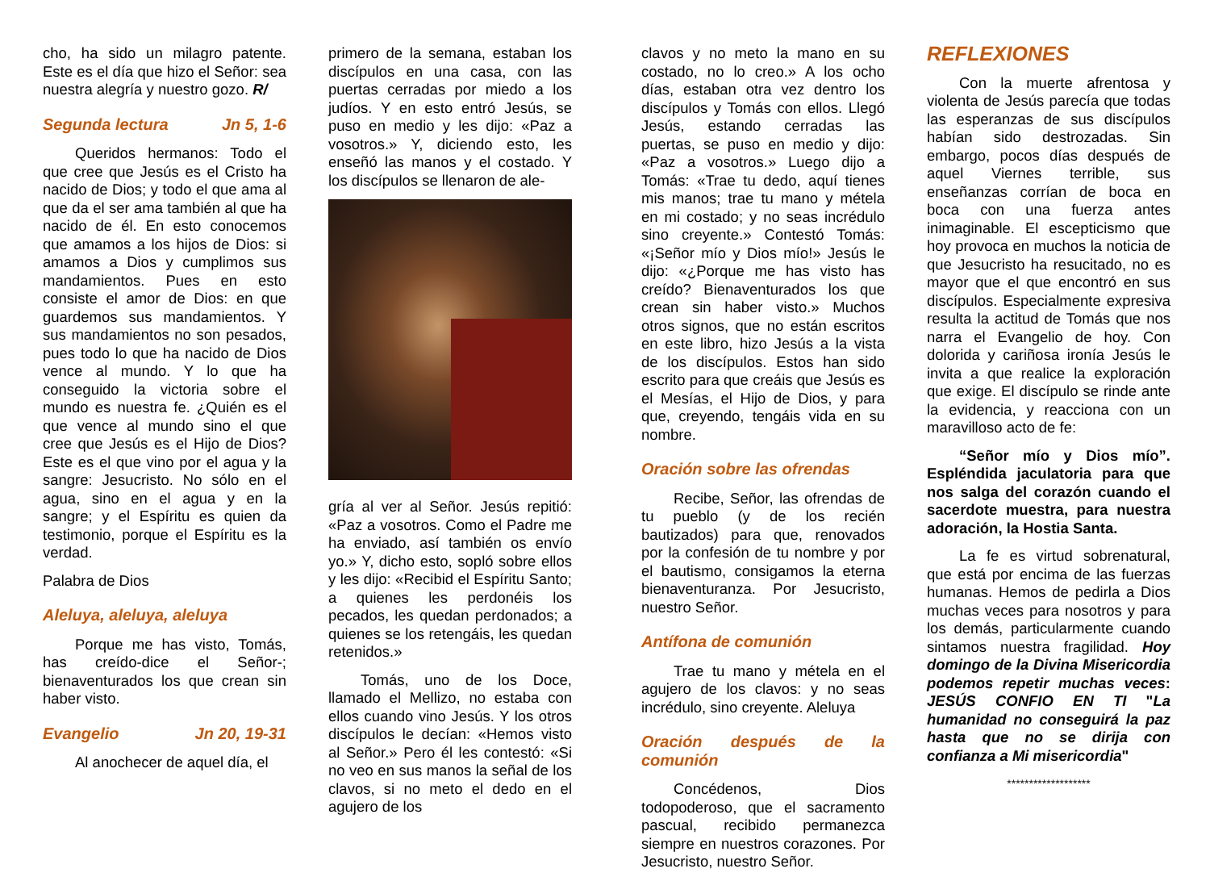cho, ha sido un milagro patente. Este es el día que hizo el Señor: sea nuestra alegría y nuestro gozo. R/
Segunda lectura Jn 5, 1-6
Queridos hermanos: Todo el que cree que Jesús es el Cristo ha nacido de Dios; y todo el que ama al que da el ser ama también al que ha nacido de él. En esto conocemos que amamos a los hijos de Dios: si amamos a Dios y cumplimos sus mandamientos. Pues en esto consiste el amor de Dios: en que guardemos sus mandamientos. Y sus mandamientos no son pesados, pues todo lo que ha nacido de Dios vence al mundo. Y lo que ha conseguido la victoria sobre el mundo es nuestra fe. ¿Quién es el que vence al mundo sino el que cree que Jesús es el Hijo de Dios? Este es el que vino por el agua y la sangre: Jesucristo. No sólo en el agua, sino en el agua y en la sangre; y el Espíritu es quien da testimonio, porque el Espíritu es la verdad.
Palabra de Dios
Aleluya, aleluya, aleluya
Porque me has visto, Tomás, has creído-dice el Señor-; bienaventurados los que crean sin haber visto.
Evangelio Jn 20, 19-31
Al anochecer de aquel día, el
primero de la semana, estaban los discípulos en una casa, con las puertas cerradas por miedo a los judíos. Y en esto entró Jesús, se puso en medio y les dijo: «Paz a vosotros.» Y, diciendo esto, les enseñó las manos y el costado. Y los discípulos se llenaron de ale-
gría al ver al Señor. Jesús repitió: «Paz a vosotros. Como el Padre me ha enviado, así también os envío yo.» Y, dicho esto, sopló sobre ellos y les dijo: «Recibid el Espíritu Santo; a quienes les perdonéis los pecados, les quedan perdonados; a quienes se los retengáis, les quedan retenidos.»
Tomás, uno de los Doce, llamado el Mellizo, no estaba con ellos cuando vino Jesús. Y los otros discípulos le decían: «Hemos visto al Señor.» Pero él les contestó: «Si no veo en sus manos la señal de los clavos, si no meto el dedo en el agujero de los
clavos y no meto la mano en su costado, no lo creo.» A los ocho días, estaban otra vez dentro los discípulos y Tomás con ellos. Llegó Jesús, estando cerradas las puertas, se puso en medio y dijo: «Paz a vosotros.» Luego dijo a Tomás: «Trae tu dedo, aquí tienes mis manos; trae tu mano y métela en mi costado; y no seas incrédulo sino creyente.» Contestó Tomás: «¡Señor mío y Dios mío!» Jesús le dijo: «¿Porque me has visto has creído? Bienaventurados los que crean sin haber visto.» Muchos otros signos, que no están escritos en este libro, hizo Jesús a la vista de los discípulos. Estos han sido escrito para que creáis que Jesús es el Mesías, el Hijo de Dios, y para que, creyendo, tengáis vida en su nombre.
Oración sobre las ofrendas
Recibe, Señor, las ofrendas de tu pueblo (y de los recién bautizados) para que, renovados por la confesión de tu nombre y por el bautismo, consigamos la eterna bienaventuranza. Por Jesucristo, nuestro Señor.
Antífona de comunión
Trae tu mano y métela en el agujero de los clavos: y no seas incrédulo, sino creyente. Aleluya
Oración después de la comunión
Concédenos, Dios todopoderoso, que el sacramento pascual, recibido permanezca siempre en nuestros corazones. Por Jesucristo, nuestro Señor.
REFLEXIONES
Con la muerte afrentosa y violenta de Jesús parecía que todas las esperanzas de sus discípulos habían sido destrozadas. Sin embargo, pocos días después de aquel Viernes terrible, sus enseñanzas corrían de boca en boca con una fuerza antes inimaginable. El escepticismo que hoy provoca en muchos la noticia de que Jesucristo ha resucitado, no es mayor que el que encontró en sus discípulos. Especialmente expresiva resulta la actitud de Tomás que nos narra el Evangelio de hoy. Con dolorida y cariñosa ironía Jesús le invita a que realice la exploración que exige. El discípulo se rinde ante la evidencia, y reacciona con un maravilloso acto de fe:
“Señor mío y Dios mío”. Espléndida jaculatoria para que nos salga del corazón cuando el sacerdote muestra, para nuestra adoración, la Hostia Santa.
La fe es virtud sobrenatural, que está por encima de las fuerzas humanas. Hemos de pedirla a Dios muchas veces para nosotros y para los demás, particularmente cuando sintamos nuestra fragilidad. Hoy domingo de la Divina Misericordia podemos repetir muchas veces: JESÚS CONFIO EN TI "La humanidad no conseguirá la paz hasta que no se dirija con confianza a Mi misericordia"
*******************